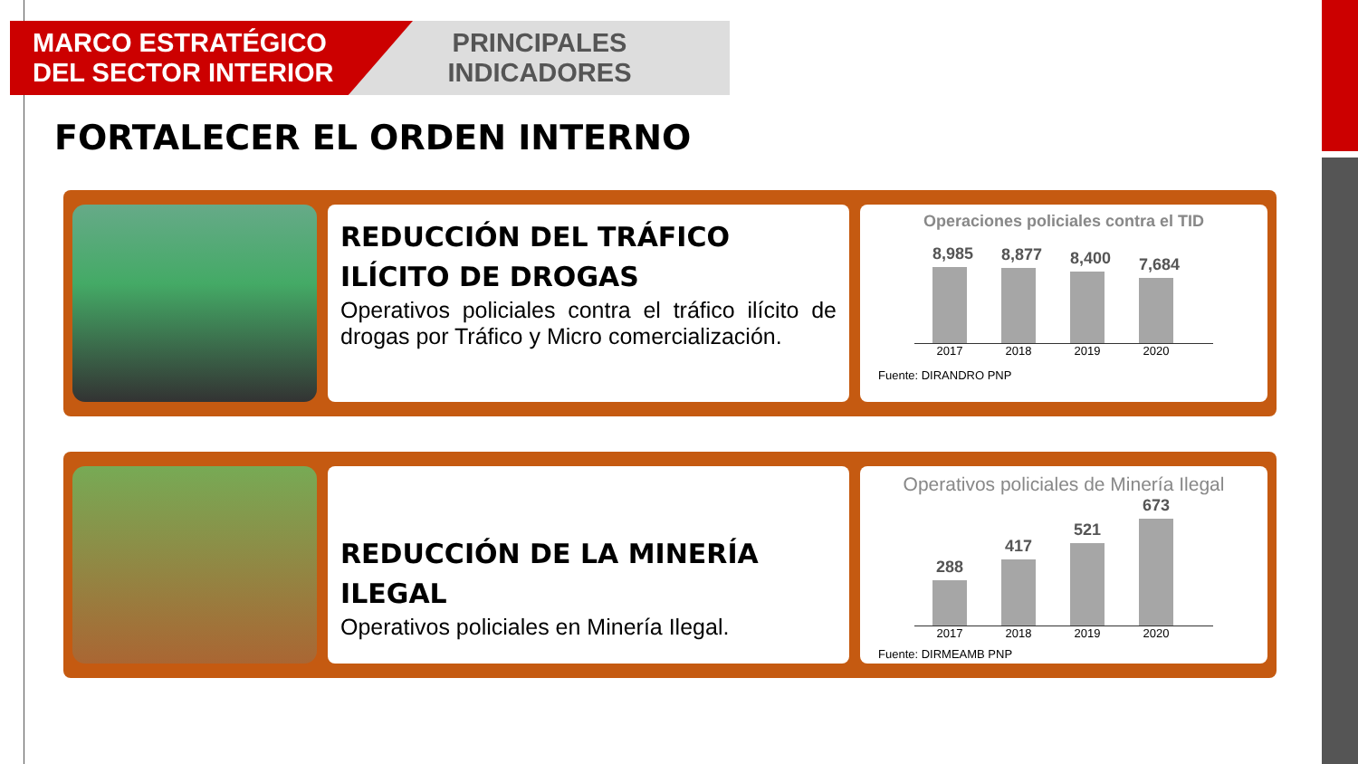MARCO ESTRATÉGICO
DEL SECTOR INTERIOR
PRINCIPALES
INDICADORES
FORTALECER EL ORDEN INTERNO
REDUCCIÓN DEL TRÁFICO ILÍCITO DE DROGAS
Operativos policiales contra el tráfico ilícito de drogas por Tráfico y Micro comercialización.
Operaciones policiales contra el TID
8,985
8,877
8,400
7,684
2017 2018 2019 2020
Fuente: DIRANDRO PNP
REDUCCIÓN DE LA MINERÍA ILEGAL
Operativos policiales en Minería Ilegal.
Operativos policiales de Minería Ilegal
288
417
521
673
2017 2018 2019 2020
Fuente: DIRMEAMB PNP